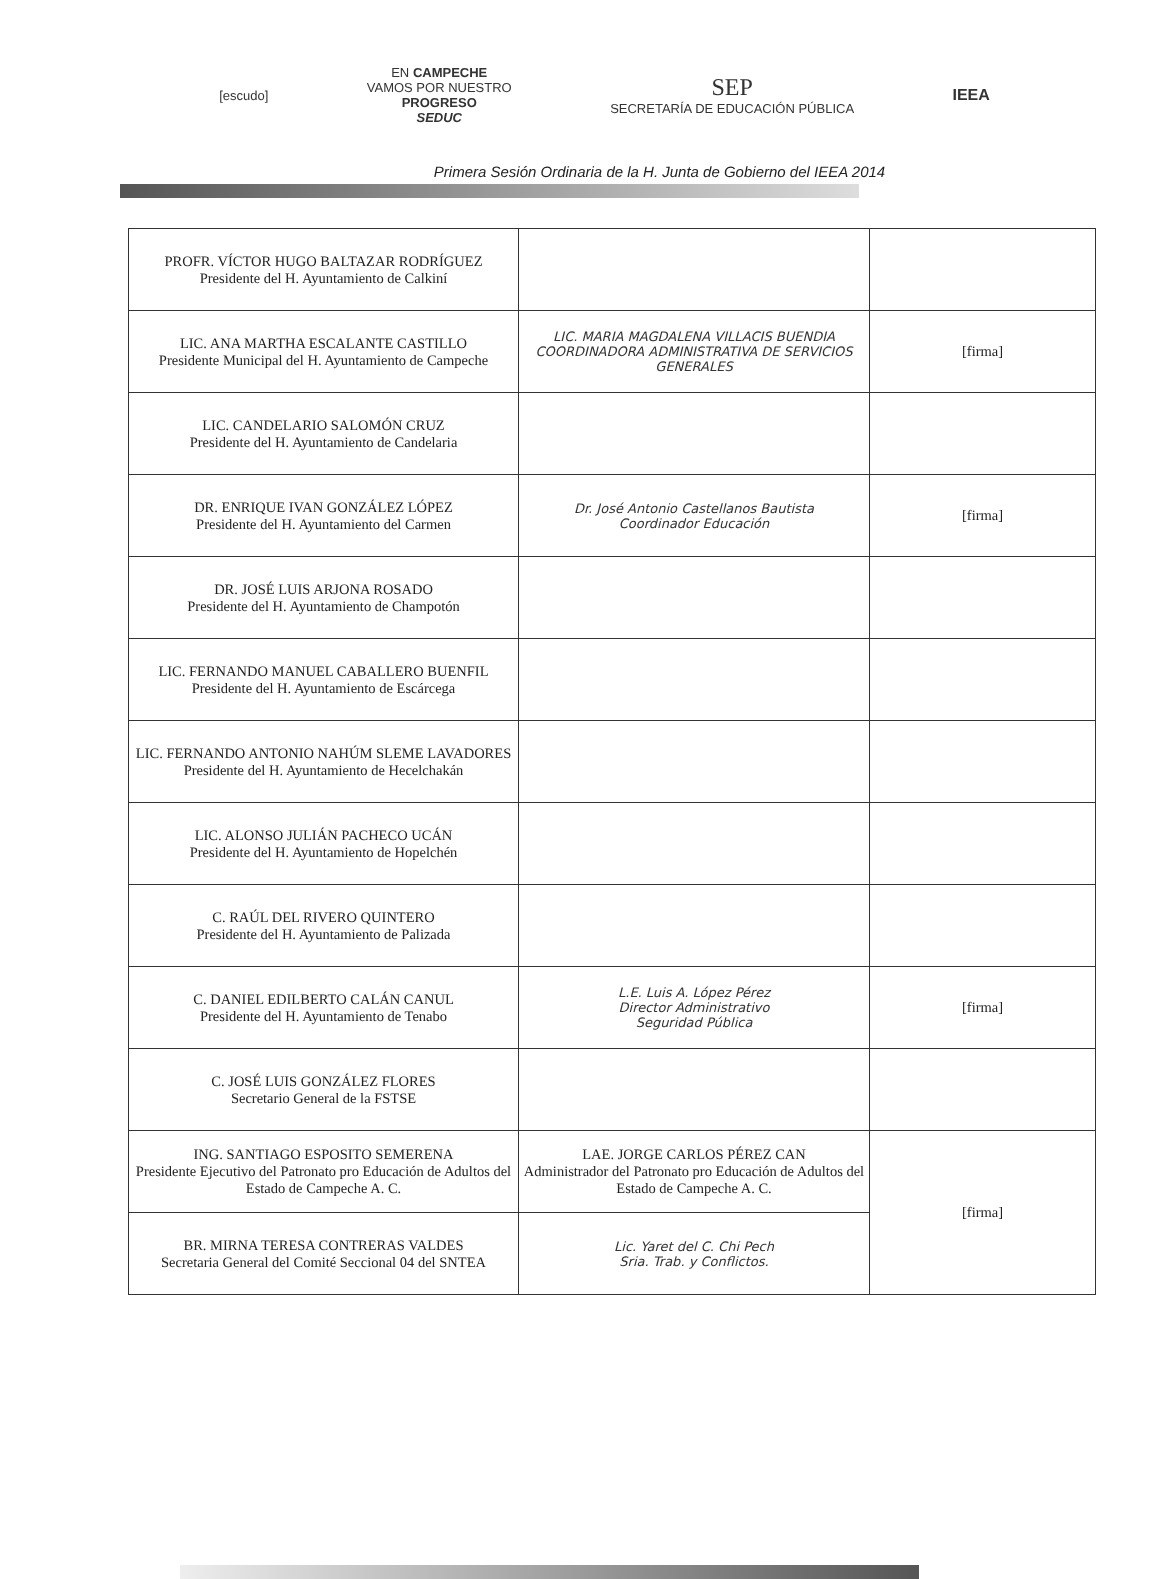[escudo]
EN CAMPECHE
VAMOS POR NUESTRO
PROGRESO
SEDUC
SEP
SECRETARÍA DE EDUCACIÓN PÚBLICA
IEEA
Primera Sesión Ordinaria de la H. Junta de Gobierno del IEEA 2014
| PROFR. VÍCTOR HUGO BALTAZAR RODRÍGUEZ Presidente del H. Ayuntamiento de Calkiní | | |
| LIC. ANA MARTHA ESCALANTE CASTILLO Presidente Municipal del H. Ayuntamiento de Campeche | LIC. MARIA MAGDALENA VILLACIS BUENDIA COORDINADORA ADMINISTRATIVA DE SERVICIOS GENERALES | [firma] |
| LIC. CANDELARIO SALOMÓN CRUZ Presidente del H. Ayuntamiento de Candelaria | | |
| DR. ENRIQUE IVAN GONZÁLEZ LÓPEZ Presidente del H. Ayuntamiento del Carmen | Dr. José Antonio Castellanos Bautista Coordinador Educación | [firma] |
| DR. JOSÉ LUIS ARJONA ROSADO Presidente del H. Ayuntamiento de Champotón | | |
| LIC. FERNANDO MANUEL CABALLERO BUENFIL Presidente del H. Ayuntamiento de Escárcega | | |
| LIC. FERNANDO ANTONIO NAHÚM SLEME LAVADORES Presidente del H. Ayuntamiento de Hecelchakán | | |
| LIC. ALONSO JULIÁN PACHECO UCÁN Presidente del H. Ayuntamiento de Hopelchén | | |
| C. RAÚL DEL RIVERO QUINTERO Presidente del H. Ayuntamiento de Palizada | | |
| C. DANIEL EDILBERTO CALÁN CANUL Presidente del H. Ayuntamiento de Tenabo | L.E. Luis A. López Pérez Director Administrativo Seguridad Pública | [firma] |
| C. JOSÉ LUIS GONZÁLEZ FLORES Secretario General de la FSTSE | | |
| ING. SANTIAGO ESPOSITO SEMERENA Presidente Ejecutivo del Patronato pro Educación de Adultos del Estado de Campeche A. C. | LAE. JORGE CARLOS PÉREZ CAN Administrador del Patronato pro Educación de Adultos del Estado de Campeche A. C. | [firma] |
| BR. MIRNA TERESA CONTRERAS VALDES Secretaria General del Comité Seccional 04 del SNTEA | Lic. Yaret del C. Chi Pech Sria. Trab. y Conflictos. | |